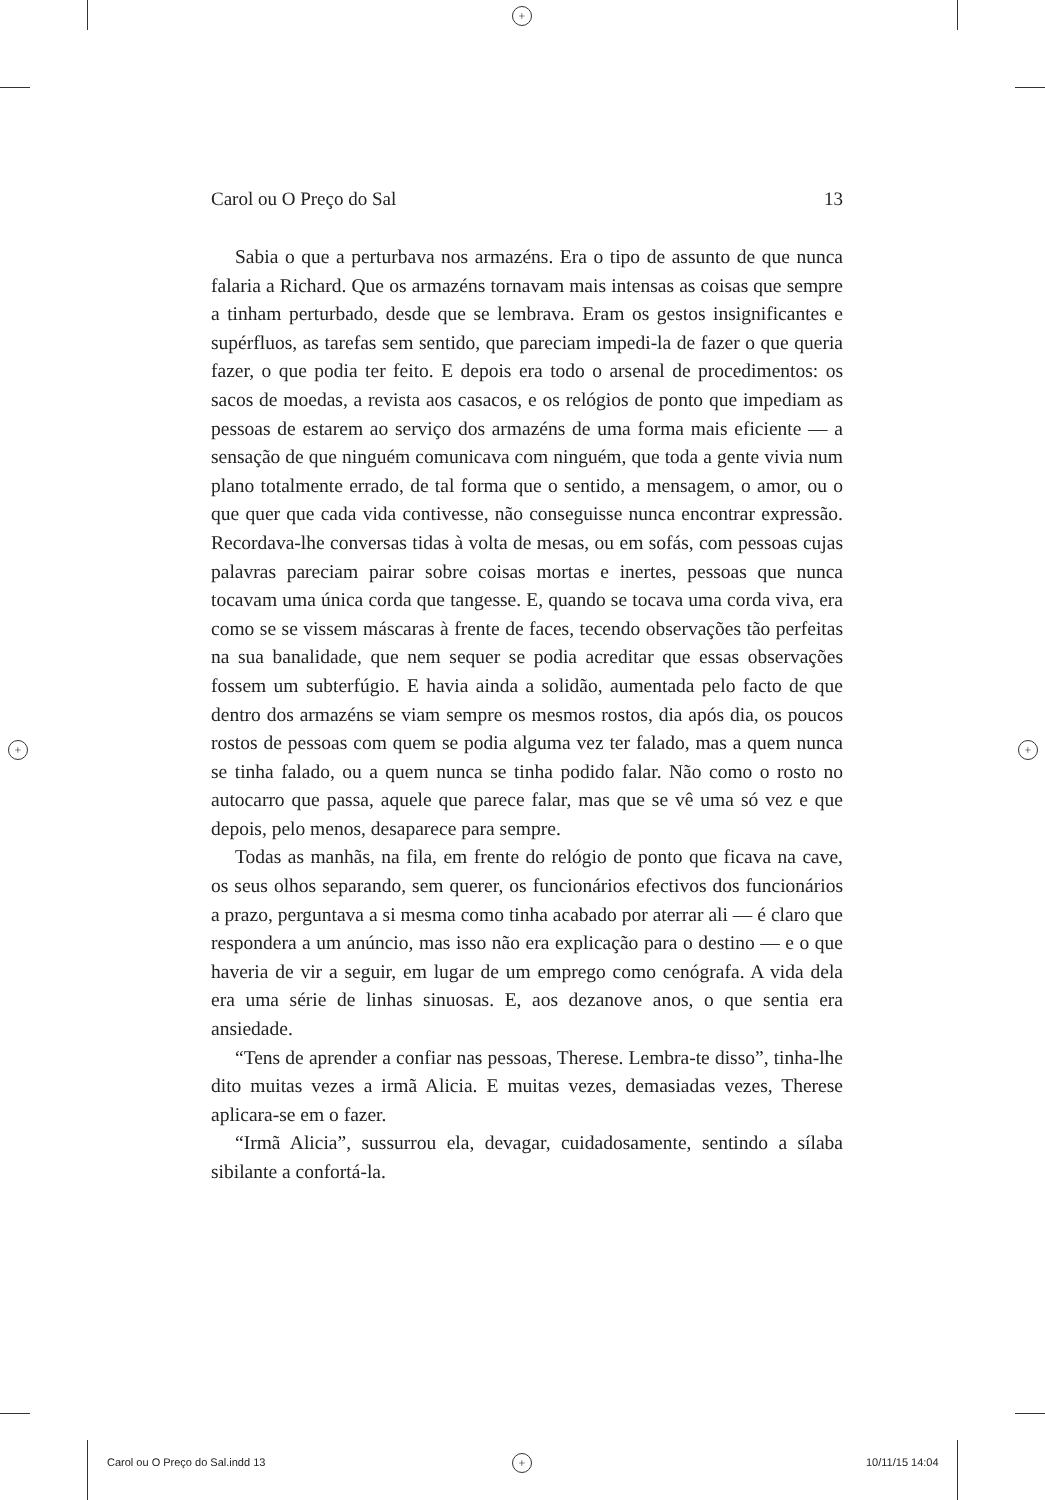+
+ +
+
Carol ou O Preço do Sal 13
Sabia o que a perturbava nos armazéns. Era o tipo de assunto de que nunca falaria a Richard. Que os armazéns tornavam mais intensas as coisas que sempre a tinham perturbado, desde que se lembrava. Eram os gestos insignificantes e supérfluos, as tarefas sem sentido, que pareciam impedi-la de fazer o que queria fazer, o que podia ter feito. E depois era todo o arsenal de procedimentos: os sacos de moedas, a revista aos casacos, e os relógios de ponto que impediam as pessoas de estarem ao serviço dos armazéns de uma forma mais eficiente — a sensação de que ninguém comunicava com ninguém, que toda a gente vivia num plano totalmente errado, de tal forma que o sentido, a mensagem, o amor, ou o que quer que cada vida contivesse, não conseguisse nunca encontrar expressão. Recordava-lhe conversas tidas à volta de mesas, ou em sofás, com pessoas cujas palavras pareciam pairar sobre coisas mortas e inertes, pessoas que nunca tocavam uma única corda que tangesse. E, quando se tocava uma corda viva, era como se se vissem máscaras à frente de faces, tecendo observações tão perfeitas na sua banalidade, que nem sequer se podia acreditar que essas observações fossem um subterfúgio. E havia ainda a solidão, aumentada pelo facto de que dentro dos armazéns se viam sempre os mesmos rostos, dia após dia, os poucos rostos de pessoas com quem se podia alguma vez ter falado, mas a quem nunca se tinha falado, ou a quem nunca se tinha podido falar. Não como o rosto no autocarro que passa, aquele que parece falar, mas que se vê uma só vez e que depois, pelo menos, desaparece para sempre.
Todas as manhãs, na fila, em frente do relógio de ponto que ficava na cave, os seus olhos separando, sem querer, os funcionários efectivos dos funcionários a prazo, perguntava a si mesma como tinha acabado por aterrar ali — é claro que respondera a um anúncio, mas isso não era explicação para o destino — e o que haveria de vir a seguir, em lugar de um emprego como cenógrafa. A vida dela era uma série de linhas sinuosas. E, aos dezanove anos, o que sentia era ansiedade.
“Tens de aprender a confiar nas pessoas, Therese. Lembra-te disso”, tinha-lhe dito muitas vezes a irmã Alicia. E muitas vezes, demasiadas vezes, Therese aplicara-se em o fazer.
“Irmã Alicia”, sussurrou ela, devagar, cuidadosamente, sentindo a sílaba sibilante a confortá-la.
Carol ou O Preço do Sal.indd 13
10/11/15 14:04